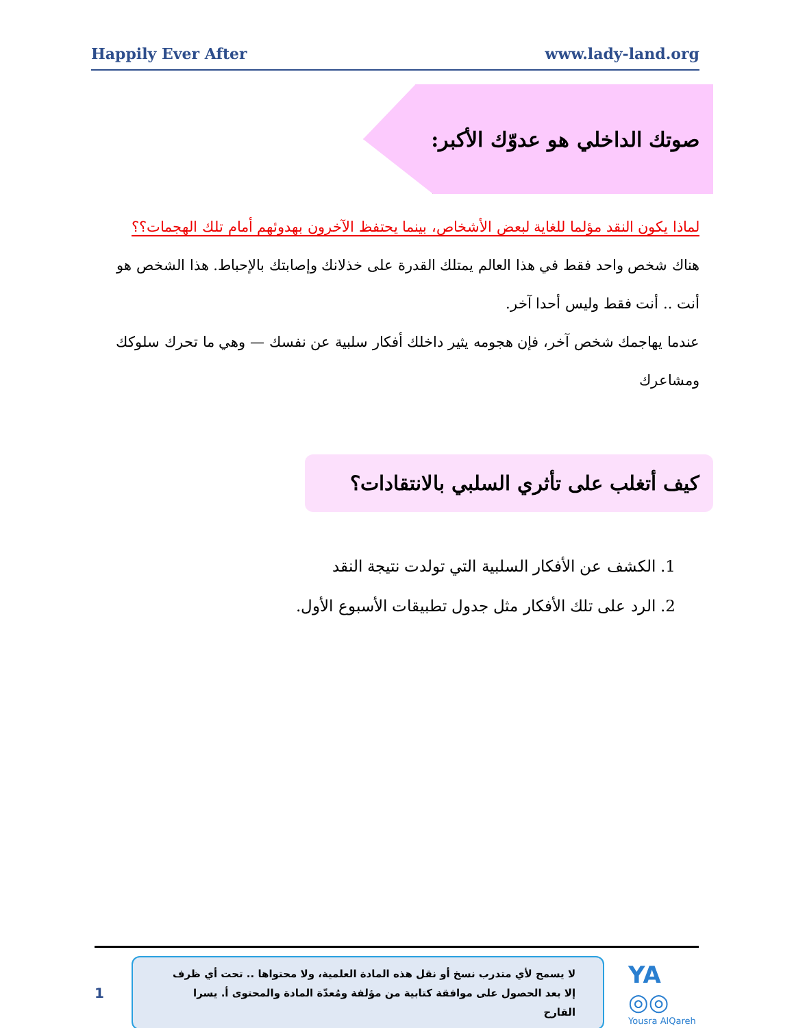Happily Ever After www.lady-land.org
صوتك الداخلي هو عدوّك الأكبر:
لماذا يكون النقد مؤلما للغاية لبعض الأشخاص، بينما يحتفظ الآخرون بهدوئهم أمام تلك الهجمات؟؟
هناك شخص واحد فقط في هذا العالم يمتلك القدرة على خذلانك وإصابتك بالإحباط. هذا الشخص هو أنت .. أنت فقط وليس أحدا آخر.
عندما يهاجمك شخص آخر، فإن هجومه يثير داخلك أفكار سلبية عن نفسك — وهي ما تحرك سلوكك ومشاعرك
كيف أتغلب على تأثري السلبي بالانتقادات؟
1. الكشف عن الأفكار السلبية التي تولدت نتيجة النقد
2. الرد على تلك الأفكار مثل جدول تطبيقات الأسبوع الأول.
1
لا يسمح لأي متدرب نسخ أو نقل هذه المادة العلمية، ولا محتواها .. تحت أي ظرف إلا بعد الحصول على موافقة كتابية من مؤلفة ومُعدّة المادة والمحتوى أ. يسرا القارح
YA ◎◎
Yousra AlQareh